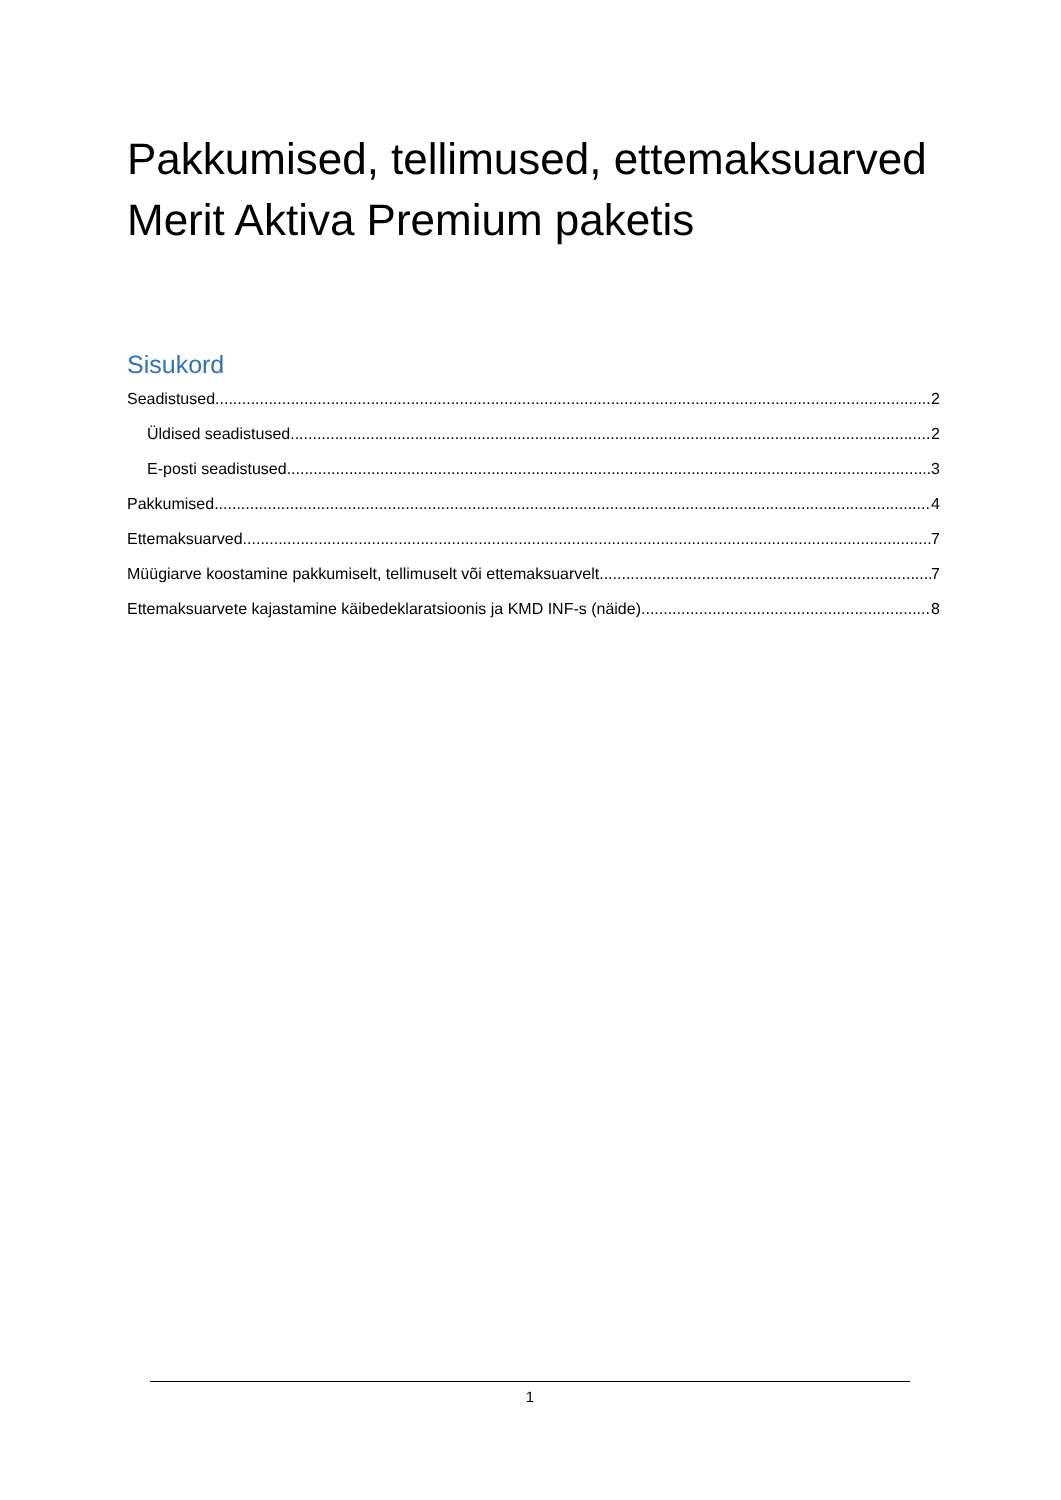Pakkumised, tellimused, ettemaksuarved Merit Aktiva Premium paketis
Sisukord
Seadistused 2
Üldised seadistused 2
E-posti seadistused 3
Pakkumised 4
Ettemaksuarved 7
Müügiarve koostamine pakkumiselt, tellimuselt või ettemaksuarvelt 7
Ettemaksuarvete kajastamine käibedeklaratsioonis ja KMD INF-s (näide) 8
1